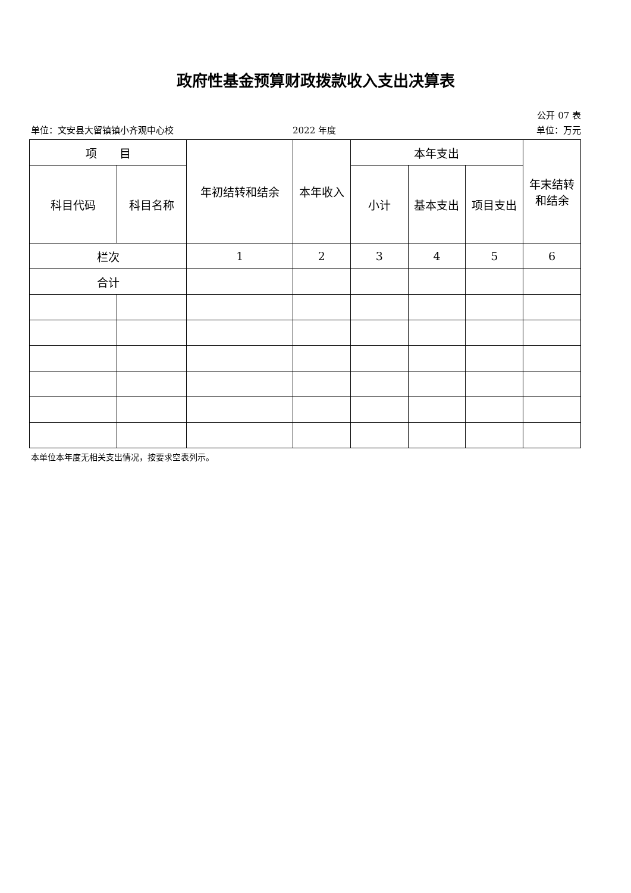政府性基金预算财政拨款收入支出决算表
公开 07 表
单位：文安县大留镇镇小齐观中心校 2022 年度 单位：万元
| 项 目 | | 年初结转和结余 | 本年收入 | 本年支出 | | | 年末结转 和结余 |
| --- | --- | --- | --- | --- | --- | --- | --- |
| 科目代码 | 科目名称 | | | 小计 | 基本支出 | 项目支出 | |
| 栏次 | | 1 | 2 | 3 | 4 | 5 | 6 |
| 合计 | | | | | | | |
本单位本年度无相关支出情况，按要求空表列示。